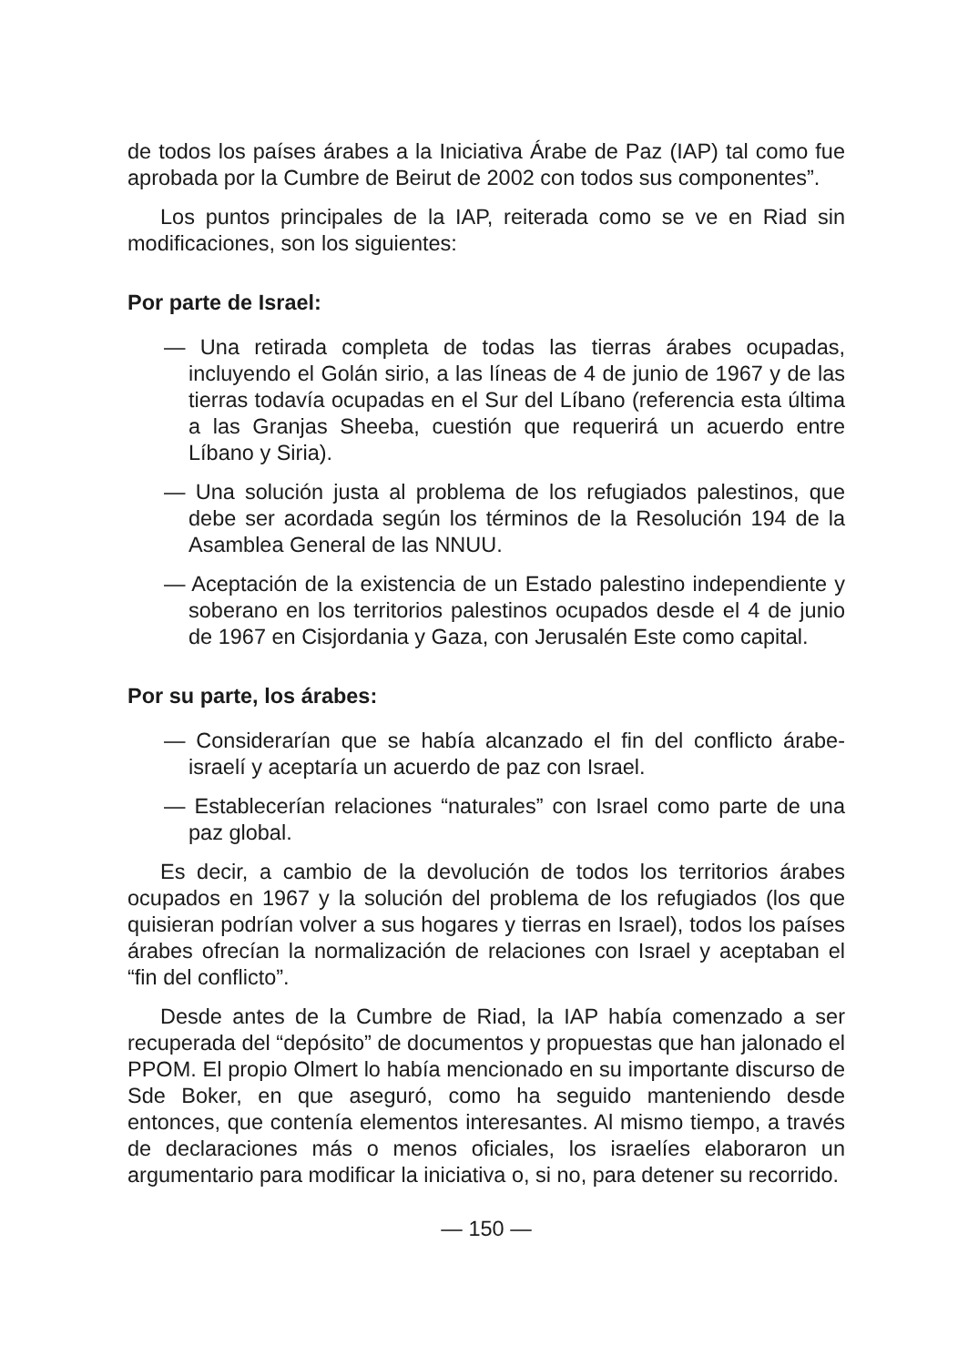de todos los países árabes a la Iniciativa Árabe de Paz (IAP) tal como fue aprobada por la Cumbre de Beirut de 2002 con todos sus componentes”.
Los puntos principales de la IAP, reiterada como se ve en Riad sin modificaciones, son los siguientes:
Por parte de Israel:
— Una retirada completa de todas las tierras árabes ocupadas, incluyendo el Golán sirio, a las líneas de 4 de junio de 1967 y de las tierras todavía ocupadas en el Sur del Líbano (referencia esta última a las Granjas Sheeba, cuestión que requerirá un acuerdo entre Líbano y Siria).
— Una solución justa al problema de los refugiados palestinos, que debe ser acordada según los términos de la Resolución 194 de la Asamblea General de las NNUU.
— Aceptación de la existencia de un Estado palestino independiente y soberano en los territorios palestinos ocupados desde el 4 de junio de 1967 en Cisjordania y Gaza, con Jerusalén Este como capital.
Por su parte, los árabes:
— Considerarían que se había alcanzado el fin del conflicto árabe-israelí y aceptaría un acuerdo de paz con Israel.
— Establecerían relaciones “naturales” con Israel como parte de una paz global.
Es decir, a cambio de la devolución de todos los territorios árabes ocupados en 1967 y la solución del problema de los refugiados (los que quisieran podrían volver a sus hogares y tierras en Israel), todos los países árabes ofrecían la normalización de relaciones con Israel y aceptaban el “fin del conflicto”.
Desde antes de la Cumbre de Riad, la IAP había comenzado a ser recuperada del “depósito” de documentos y propuestas que han jalonado el PPOM. El propio Olmert lo había mencionado en su importante discurso de Sde Boker, en que aseguró, como ha seguido manteniendo desde entonces, que contenía elementos interesantes. Al mismo tiempo, a través de declaraciones más o menos oficiales, los israelíes elaboraron un argumentario para modificar la iniciativa o, si no, para detener su recorrido.
— 150 —